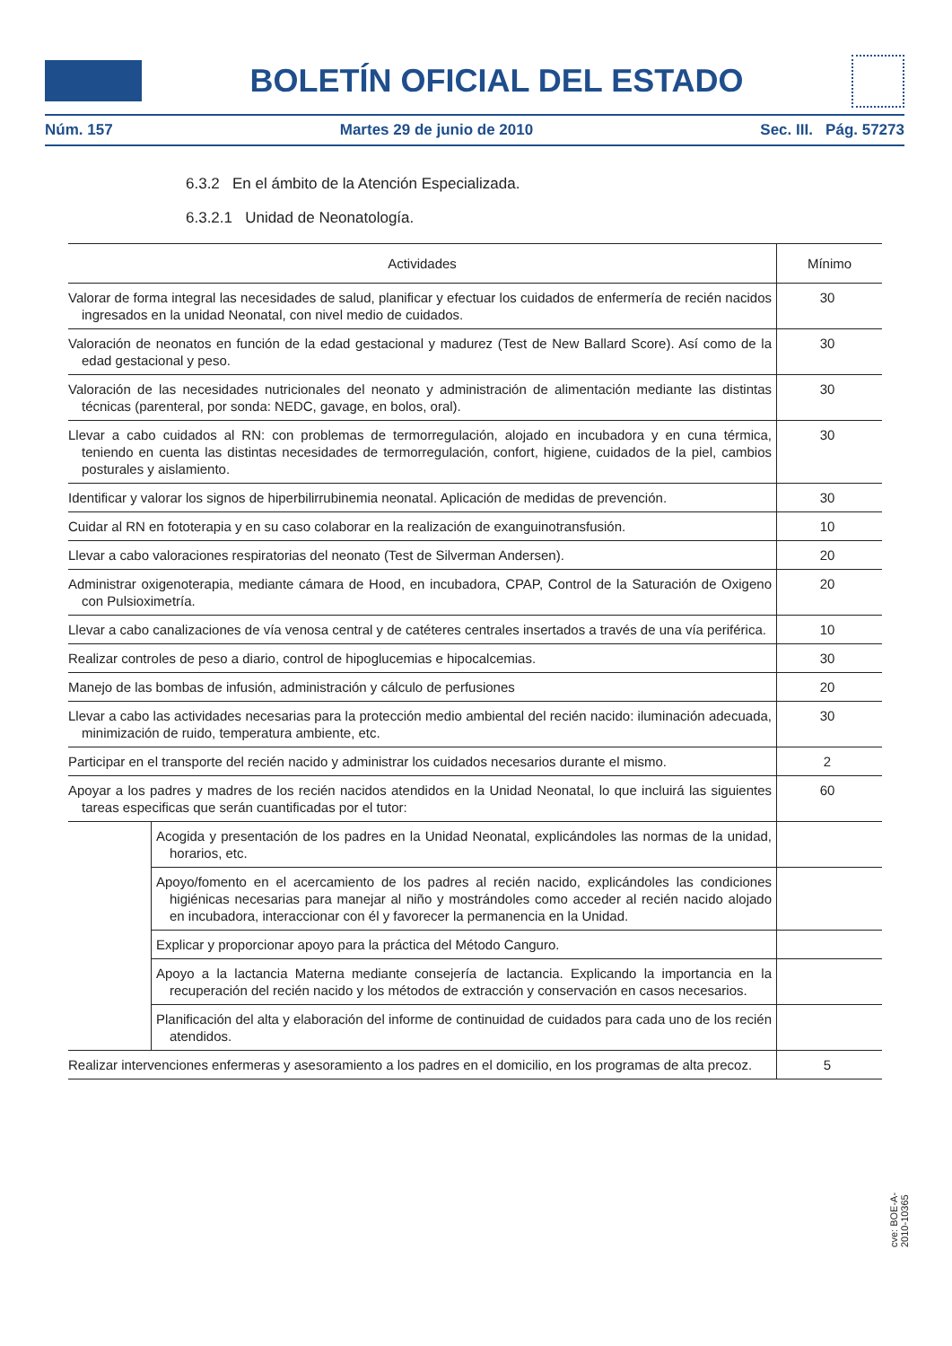BOLETÍN OFICIAL DEL ESTADO
Núm. 157 Martes 29 de junio de 2010 Sec. III. Pág. 57273
6.3.2 En el ámbito de la Atención Especializada.
6.3.2.1 Unidad de Neonatología.
| Actividades | | Mínimo |
| --- | --- | --- |
| Valorar de forma integral las necesidades de salud, planificar y efectuar los cuidados de enfermería de recién nacidos ingresados en la unidad Neonatal, con nivel medio de cuidados. | | 30 |
| Valoración de neonatos en función de la edad gestacional y madurez (Test de New Ballard Score). Así como de la edad gestacional y peso. | | 30 |
| Valoración de las necesidades nutricionales del neonato y administración de alimentación mediante las distintas técnicas (parenteral, por sonda: NEDC, gavage, en bolos, oral). | | 30 |
| Llevar a cabo cuidados al RN: con problemas de termorregulación, alojado en incubadora y en cuna térmica, teniendo en cuenta las distintas necesidades de termorregulación, confort, higiene, cuidados de la piel, cambios posturales y aislamiento. | | 30 |
| Identificar y valorar los signos de hiperbilirrubinemia neonatal. Aplicación de medidas de prevención. | | 30 |
| Cuidar al RN en fototerapia y en su caso colaborar en la realización de exanguinotransfusión. | | 10 |
| Llevar a cabo valoraciones respiratorias del neonato (Test de Silverman Andersen). | | 20 |
| Administrar oxigenoterapia, mediante cámara de Hood, en incubadora, CPAP, Control de la Saturación de Oxigeno con Pulsioximetría. | | 20 |
| Llevar a cabo canalizaciones de vía venosa central y de catéteres centrales insertados a través de una vía periférica. | | 10 |
| Realizar controles de peso a diario, control de hipoglucemias e hipocalcemias. | | 30 |
| Manejo de las bombas de infusión, administración y cálculo de perfusiones | | 20 |
| Llevar a cabo las actividades necesarias para la protección medio ambiental del recién nacido: iluminación adecuada, minimización de ruido, temperatura ambiente, etc. | | 30 |
| Participar en el transporte del recién nacido y administrar los cuidados necesarios durante el mismo. | | 2 |
| Apoyar a los padres y madres de los recién nacidos atendidos en la Unidad Neonatal, lo que incluirá las siguientes tareas especificas que serán cuantificadas por el tutor: | | 60 |
| | Acogida y presentación de los padres en la Unidad Neonatal, explicándoles las normas de la unidad, horarios, etc. | |
| | Apoyo/fomento en el acercamiento de los padres al recién nacido, explicándoles las condiciones higiénicas necesarias para manejar al niño y mostrándoles como acceder al recién nacido alojado en incubadora, interaccionar con él y favorecer la permanencia en la Unidad. | |
| | Explicar y proporcionar apoyo para la práctica del Método Canguro. | |
| | Apoyo a la lactancia Materna mediante consejería de lactancia. Explicando la importancia en la recuperación del recién nacido y los métodos de extracción y conservación en casos necesarios. | |
| | Planificación del alta y elaboración del informe de continuidad de cuidados para cada uno de los recién atendidos. | |
| Realizar intervenciones enfermeras y asesoramiento a los padres en el domicilio, en los programas de alta precoz. | | 5 |
cve: BOE-A-2010-10365